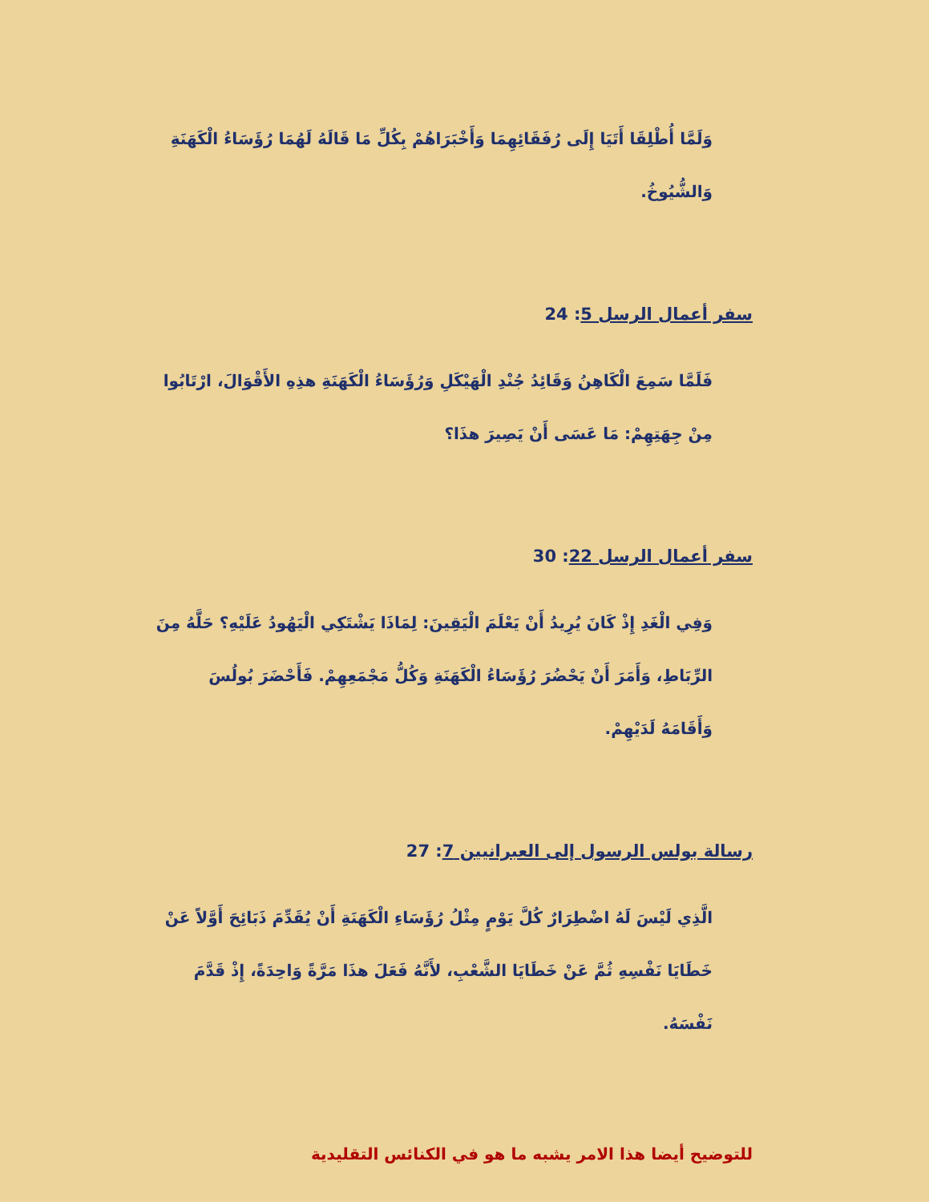وَلَمَّا أُطْلِقَا أَتَيَا إِلَى رُفَقَائِهِمَا وَأَخْبَرَاهُمْ بِكُلِّ مَا قَالَهُ لَهُمَا رُؤَسَاءُ الْكَهَنَةِ وَالشُّيُوخُ.
سفر أعمال الرسل 5: 24
فَلَمَّا سَمِعَ الْكَاهِنُ وَقَائِدُ جُنْدِ الْهَيْكَلِ وَرُؤَسَاءُ الْكَهَنَةِ هذِهِ الأَقْوَالَ، ارْتَابُوا مِنْ جِهَتِهِمْ: مَا عَسَى أَنْ يَصِيرَ هذَا؟
سفر أعمال الرسل 22: 30
وَفِي الْغَدِ إِذْ كَانَ يُرِيدُ أَنْ يَعْلَمَ الْيَقِينَ: لِمَاذَا يَشْتَكِي الْيَهُودُ عَلَيْهِ؟ حَلَّهُ مِنَ الرِّبَاطِ، وَأَمَرَ أَنْ يَحْضُرَ رُؤَسَاءُ الْكَهَنَةِ وَكُلُّ مَجْمَعِهِمْ. فَأَحْضَرَ بُولُسَ وَأَقَامَهُ لَدَيْهِمْ.
رسالة بولس الرسول إلى العبرانيين 7: 27
الَّذِي لَيْسَ لَهُ اضْطِرَارٌ كُلَّ يَوْمٍ مِثْلُ رُؤَسَاءِ الْكَهَنَةِ أَنْ يُقَدِّمَ ذَبَائِحَ أَوَّلاً عَنْ خَطَايَا نَفْسِهِ ثُمَّ عَنْ خَطَايَا الشَّعْبِ، لأَنَّهُ فَعَلَ هذَا مَرَّةً وَاحِدَةً، إِذْ قَدَّمَ نَفْسَهُ.
للتوضيح أيضا هذا الامر يشبه ما هو في الكنائس التقليدية